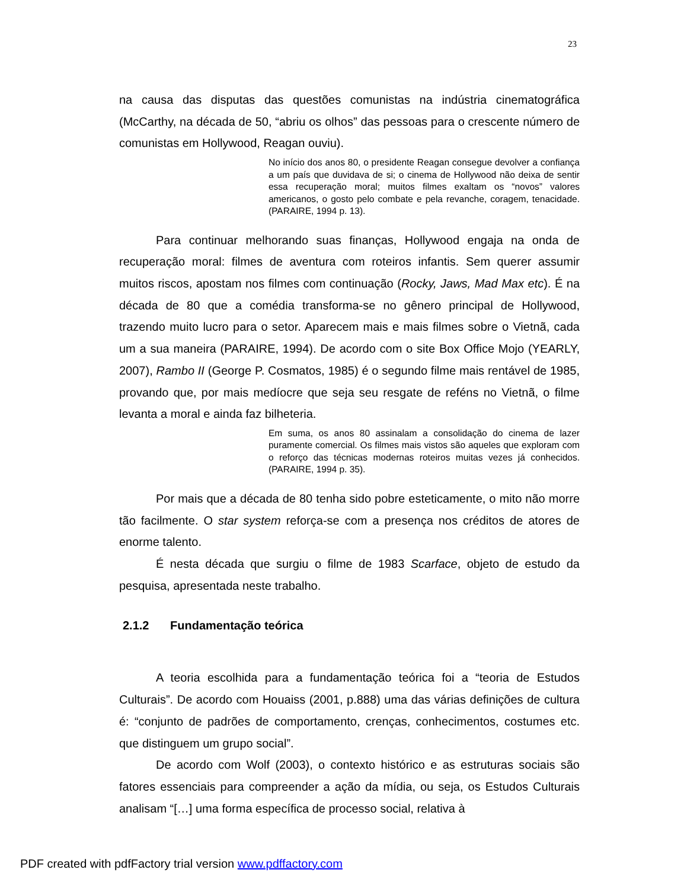23
na causa das disputas das questões comunistas na indústria cinematográfica (McCarthy, na década de 50, “abriu os olhos” das pessoas para o crescente número de comunistas em Hollywood, Reagan ouviu).
No início dos anos 80, o presidente Reagan consegue devolver a confiança a um país que duvidava de si; o cinema de Hollywood não deixa de sentir essa recuperação moral; muitos filmes exaltam os “novos” valores americanos, o gosto pelo combate e pela revanche, coragem, tenacidade. (PARAIRE, 1994 p. 13).
Para continuar melhorando suas finanças, Hollywood engaja na onda de recuperação moral: filmes de aventura com roteiros infantis. Sem querer assumir muitos riscos, apostam nos filmes com continuação (Rocky, Jaws, Mad Max etc). É na década de 80 que a comédia transforma-se no gênero principal de Hollywood, trazendo muito lucro para o setor. Aparecem mais e mais filmes sobre o Vietnã, cada um a sua maneira (PARAIRE, 1994). De acordo com o site Box Office Mojo (YEARLY, 2007), Rambo II (George P. Cosmatos, 1985) é o segundo filme mais rentável de 1985, provando que, por mais medíocre que seja seu resgate de reféns no Vietnã, o filme levanta a moral e ainda faz bilheteria.
Em suma, os anos 80 assinalam a consolidação do cinema de lazer puramente comercial. Os filmes mais vistos são aqueles que exploram com o reforço das técnicas modernas roteiros muitas vezes já conhecidos. (PARAIRE, 1994 p. 35).
Por mais que a década de 80 tenha sido pobre esteticamente, o mito não morre tão facilmente. O star system reforça-se com a presença nos créditos de atores de enorme talento.
É nesta década que surgiu o filme de 1983 Scarface, objeto de estudo da pesquisa, apresentada neste trabalho.
2.1.2 Fundamentação teórica
A teoria escolhida para a fundamentação teórica foi a “teoria de Estudos Culturais”. De acordo com Houaiss (2001, p.888) uma das várias definições de cultura é: “conjunto de padrões de comportamento, crenças, conhecimentos, costumes etc. que distinguem um grupo social”.
De acordo com Wolf (2003), o contexto histórico e as estruturas sociais são fatores essenciais para compreender a ação da mídia, ou seja, os Estudos Culturais analisam “[…] uma forma específica de processo social, relativa à
PDF created with pdfFactory trial version www.pdffactory.com